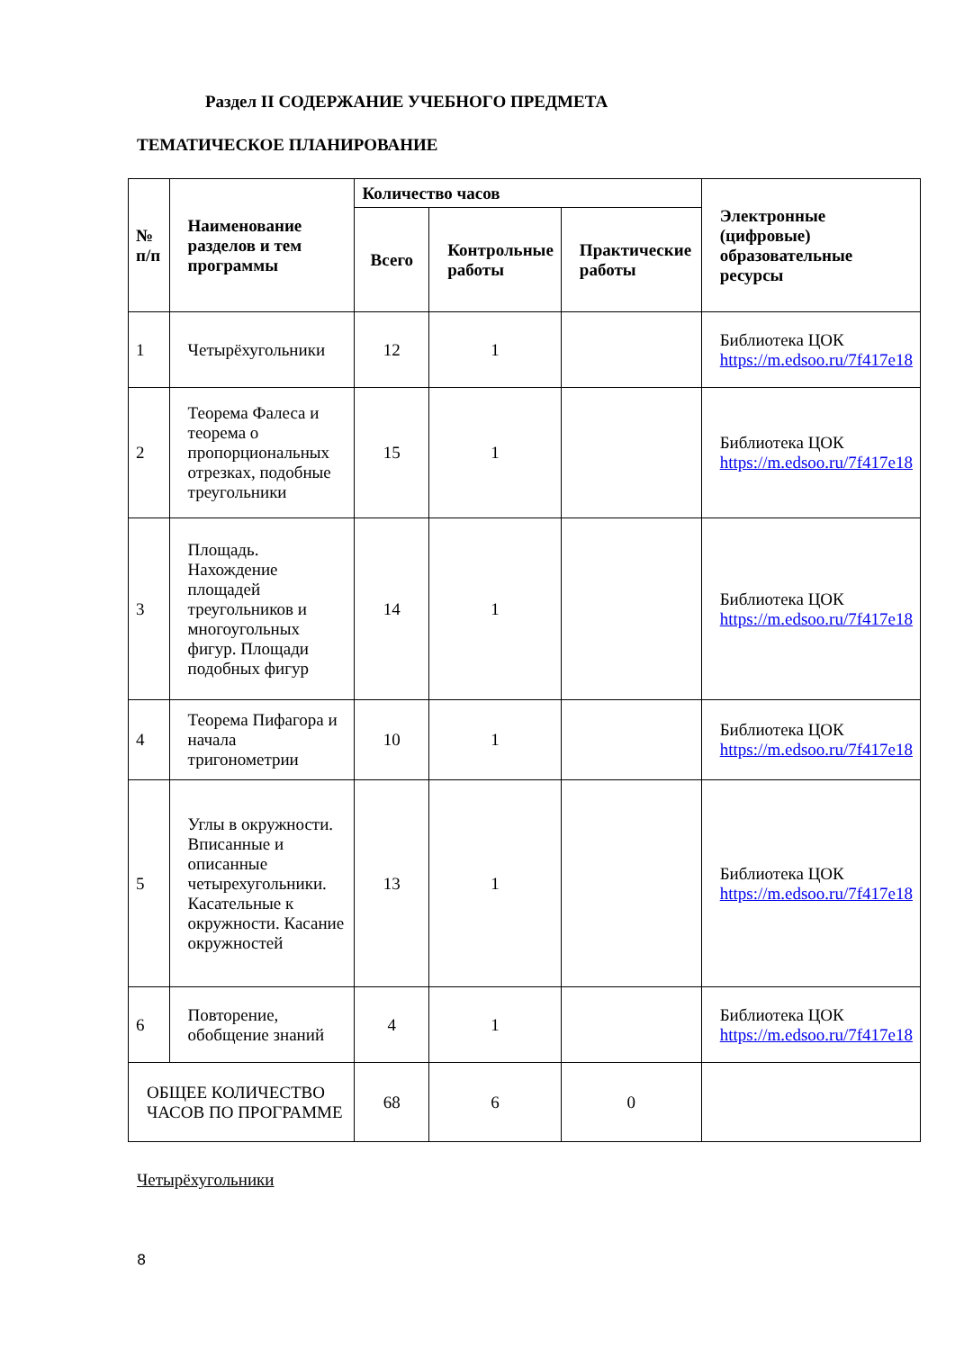Раздел II СОДЕРЖАНИЕ УЧЕБНОГО ПРЕДМЕТА
ТЕМАТИЧЕСКОЕ ПЛАНИРОВАНИЕ
| № п/п | Наименование разделов и тем программы | Количество часов | | | Электронные (цифровые) образовательные ресурсы |
| --- | --- | --- | --- | --- | --- |
| | | Всего | Контрольные работы | Практические работы | |
| 1 | Четырёхугольники | 12 | 1 | | Библиотека ЦОК https://m.edsoo.ru/7f417e18 |
| 2 | Теорема Фалеса и теорема о пропорциональных отрезках, подобные треугольники | 15 | 1 | | Библиотека ЦОК https://m.edsoo.ru/7f417e18 |
| 3 | Площадь. Нахождение площадей треугольников и многоугольных фигур. Площади подобных фигур | 14 | 1 | | Библиотека ЦОК https://m.edsoo.ru/7f417e18 |
| 4 | Теорема Пифагора и начала тригонометрии | 10 | 1 | | Библиотека ЦОК https://m.edsoo.ru/7f417e18 |
| 5 | Углы в окружности. Вписанные и описанные четырехугольники. Касательные к окружности. Касание окружностей | 13 | 1 | | Библиотека ЦОК https://m.edsoo.ru/7f417e18 |
| 6 | Повторение, обобщение знаний | 4 | 1 | | Библиотека ЦОК https://m.edsoo.ru/7f417e18 |
| ОБЩЕЕ КОЛИЧЕСТВО ЧАСОВ ПО ПРОГРАММЕ | | 68 | 6 | 0 | |
Четырёхугольники
8